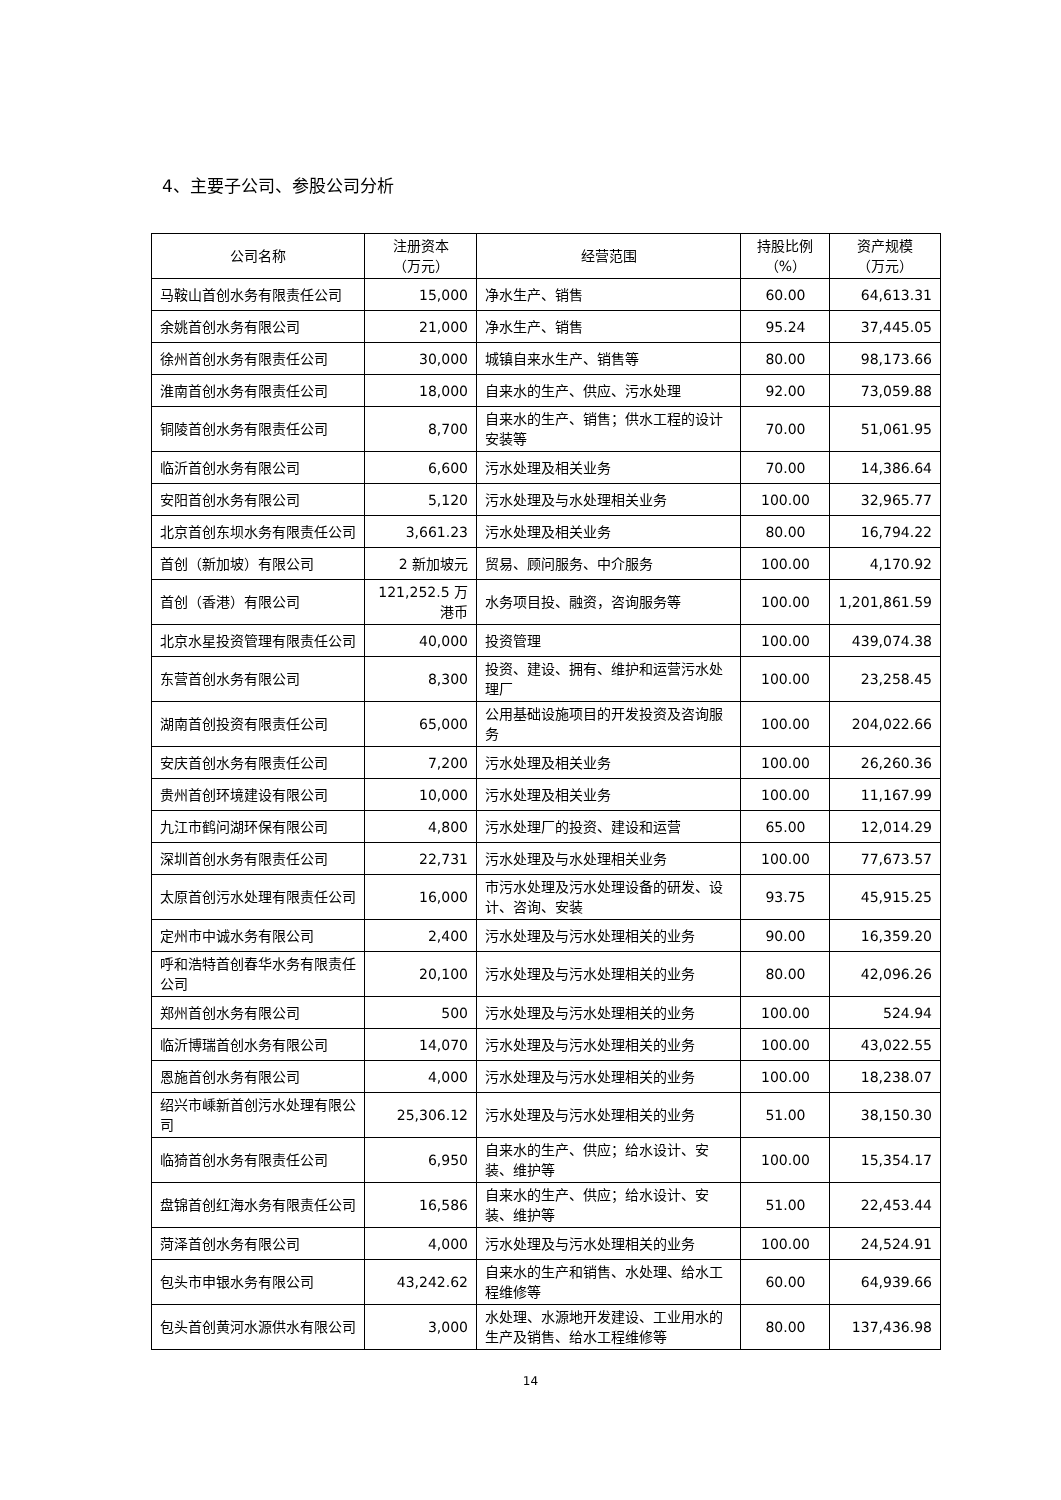4、主要子公司、参股公司分析
| 公司名称 | 注册资本 （万元） | 经营范围 | 持股比例 （%） | 资产规模 （万元） |
| --- | --- | --- | --- | --- |
| 马鞍山首创水务有限责任公司 | 15,000 | 净水生产、销售 | 60.00 | 64,613.31 |
| 余姚首创水务有限公司 | 21,000 | 净水生产、销售 | 95.24 | 37,445.05 |
| 徐州首创水务有限责任公司 | 30,000 | 城镇自来水生产、销售等 | 80.00 | 98,173.66 |
| 淮南首创水务有限责任公司 | 18,000 | 自来水的生产、供应、污水处理 | 92.00 | 73,059.88 |
| 铜陵首创水务有限责任公司 | 8,700 | 自来水的生产、销售；供水工程的设计安装等 | 70.00 | 51,061.95 |
| 临沂首创水务有限公司 | 6,600 | 污水处理及相关业务 | 70.00 | 14,386.64 |
| 安阳首创水务有限公司 | 5,120 | 污水处理及与水处理相关业务 | 100.00 | 32,965.77 |
| 北京首创东坝水务有限责任公司 | 3,661.23 | 污水处理及相关业务 | 80.00 | 16,794.22 |
| 首创（新加坡）有限公司 | 2 新加坡元 | 贸易、顾问服务、中介服务 | 100.00 | 4,170.92 |
| 首创（香港）有限公司 | 121,252.5 万港币 | 水务项目投、融资，咨询服务等 | 100.00 | 1,201,861.59 |
| 北京水星投资管理有限责任公司 | 40,000 | 投资管理 | 100.00 | 439,074.38 |
| 东营首创水务有限公司 | 8,300 | 投资、建设、拥有、维护和运营污水处理厂 | 100.00 | 23,258.45 |
| 湖南首创投资有限责任公司 | 65,000 | 公用基础设施项目的开发投资及咨询服务 | 100.00 | 204,022.66 |
| 安庆首创水务有限责任公司 | 7,200 | 污水处理及相关业务 | 100.00 | 26,260.36 |
| 贵州首创环境建设有限公司 | 10,000 | 污水处理及相关业务 | 100.00 | 11,167.99 |
| 九江市鹤问湖环保有限公司 | 4,800 | 污水处理厂的投资、建设和运营 | 65.00 | 12,014.29 |
| 深圳首创水务有限责任公司 | 22,731 | 污水处理及与水处理相关业务 | 100.00 | 77,673.57 |
| 太原首创污水处理有限责任公司 | 16,000 | 市污水处理及污水处理设备的研发、设计、咨询、安装 | 93.75 | 45,915.25 |
| 定州市中诚水务有限公司 | 2,400 | 污水处理及与污水处理相关的业务 | 90.00 | 16,359.20 |
| 呼和浩特首创春华水务有限责任公司 | 20,100 | 污水处理及与污水处理相关的业务 | 80.00 | 42,096.26 |
| 郑州首创水务有限公司 | 500 | 污水处理及与污水处理相关的业务 | 100.00 | 524.94 |
| 临沂博瑞首创水务有限公司 | 14,070 | 污水处理及与污水处理相关的业务 | 100.00 | 43,022.55 |
| 恩施首创水务有限公司 | 4,000 | 污水处理及与污水处理相关的业务 | 100.00 | 18,238.07 |
| 绍兴市嵊新首创污水处理有限公司 | 25,306.12 | 污水处理及与污水处理相关的业务 | 51.00 | 38,150.30 |
| 临猗首创水务有限责任公司 | 6,950 | 自来水的生产、供应；给水设计、安装、维护等 | 100.00 | 15,354.17 |
| 盘锦首创红海水务有限责任公司 | 16,586 | 自来水的生产、供应；给水设计、安装、维护等 | 51.00 | 22,453.44 |
| 菏泽首创水务有限公司 | 4,000 | 污水处理及与污水处理相关的业务 | 100.00 | 24,524.91 |
| 包头市申银水务有限公司 | 43,242.62 | 自来水的生产和销售、水处理、给水工程维修等 | 60.00 | 64,939.66 |
| 包头首创黄河水源供水有限公司 | 3,000 | 水处理、水源地开发建设、工业用水的生产及销售、给水工程维修等 | 80.00 | 137,436.98 |
14